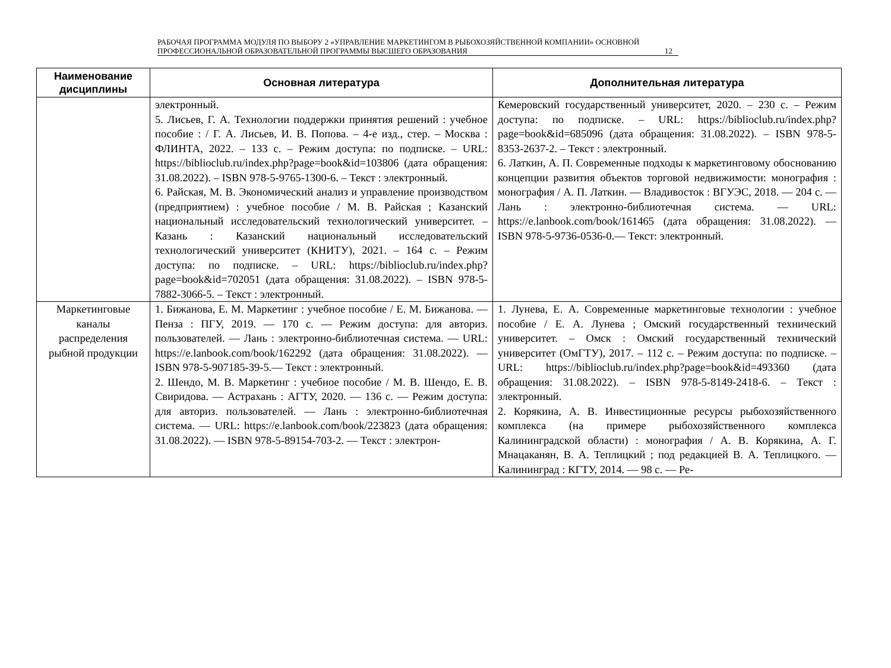РАБОЧАЯ ПРОГРАММА МОДУЛЯ ПО ВЫБОРУ 2 «УПРАВЛЕНИЕ МАРКЕТИНГОМ В РЫБОХОЗЯЙСТВЕННОЙ КОМПАНИИ» ОСНОВНОЙ ПРОФЕССИОНАЛЬНОЙ ОБРАЗОВАТЕЛЬНОЙ ПРОГРАММЫ ВЫСШЕГО ОБРАЗОВАНИЯ
12
| Наименование дисциплины | Основная литература | Дополнительная литература |
| --- | --- | --- |
| | электронный. 5. Лисьев, Г. А. Технологии поддержки принятия решений : учебное пособие : / Г. А. Лисьев, И. В. Попова. – 4-е изд., стер. – Москва : ФЛИНТА, 2022. – 133 с. – Режим доступа: по подписке. – URL: https://biblioclub.ru/index.php?page=book&id=103806 (дата обращения: 31.08.2022). – ISBN 978-5-9765-1300-6. – Текст : электронный. 6. Райская, М. В. Экономический анализ и управление производством (предприятием) : учебное пособие / М. В. Райская ; Казанский национальный исследовательский технологический университет. – Казань : Казанский национальный исследовательский технологический университет (КНИТУ), 2021. – 164 с. – Режим доступа: по подписке. – URL: https://biblioclub.ru/index.php?page=book&id=702051 (дата обращения: 31.08.2022). – ISBN 978-5-7882-3066-5. – Текст : электронный. | Кемеровский государственный университет, 2020. – 230 с. – Режим доступа: по подписке. – URL: https://biblioclub.ru/index.php?page=book&id=685096 (дата обращения: 31.08.2022). – ISBN 978-5-8353-2637-2. – Текст : электронный. 6. Латкин, А. П. Современные подходы к маркетинговому обоснованию концепции развития объектов торговой недвижимости: монография : монография / А. П. Латкин. — Владивосток : ВГУЭС, 2018. — 204 с. — Лань : электронно-библиотечная система. — URL: https://e.lanbook.com/book/161465 (дата обращения: 31.08.2022). — ISBN 978-5-9736-0536-0.— Текст: электронный. |
| Маркетинговые каналы распределения рыбной продукции | 1. Бижанова, Е. М. Маркетинг : учебное пособие / Е. М. Бижанова. — Пенза : ПГУ, 2019. — 170 с. — Режим доступа: для авториз. пользователей. — Лань : электронно-библиотечная система. — URL: https://e.lanbook.com/book/162292 (дата обращения: 31.08.2022). — ISBN 978-5-907185-39-5.— Текст : электронный. 2. Шендо, М. В. Маркетинг : учебное пособие / М. В. Шендо, Е. В. Свиридова. — Астрахань : АГТУ, 2020. — 136 с. — Режим доступа: для авториз. пользователей. — Лань : электронно-библиотечная система. — URL: https://e.lanbook.com/book/223823 (дата обращения: 31.08.2022). — ISBN 978-5-89154-703-2. — Текст : электрон- | 1. Лунева, Е. А. Современные маркетинговые технологии : учебное пособие / Е. А. Лунева ; Омский государственный технический университет. – Омск : Омский государственный технический университет (ОмГТУ), 2017. – 112 с. – Режим доступа: по подписке. – URL: https://biblioclub.ru/index.php?page=book&id=493360 (дата обращения: 31.08.2022). – ISBN 978-5-8149-2418-6. – Текст : электронный. 2. Корякина, А. В. Инвестиционные ресурсы рыбохозяйственного комплекса (на примере рыбохозяйственного комплекса Калининградской области) : монография / А. В. Корякина, А. Г. Мнацаканян, В. А. Теплицкий ; под редакцией В. А. Теплицкого. — Калининград : КГТУ, 2014. — 98 с. — Ре- |